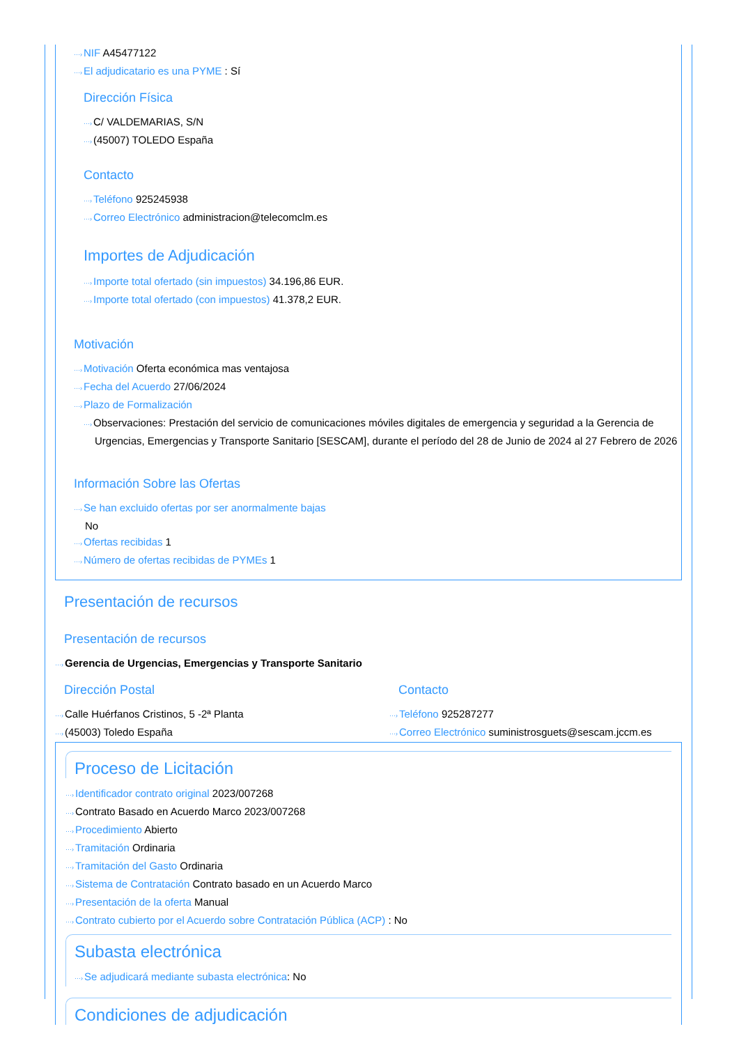···›NIF A45477122
···›El adjudicatario es una PYME : Sí
Dirección Física
···›C/ VALDEMARIAS, S/N
···›(45007) TOLEDO España
Contacto
···›Teléfono 925245938
···›Correo Electrónico administracion@telecomclm.es
Importes de Adjudicación
···›Importe total ofertado (sin impuestos) 34.196,86 EUR.
···›Importe total ofertado (con impuestos) 41.378,2 EUR.
Motivación
···›Motivación Oferta económica mas ventajosa
···›Fecha del Acuerdo 27/06/2024
···›Plazo de Formalización
···›Observaciones: Prestación del servicio de comunicaciones móviles digitales de emergencia y seguridad a la Gerencia de Urgencias, Emergencias y Transporte Sanitario [SESCAM], durante el período del 28 de Junio de 2024 al 27 Febrero de 2026
Información Sobre las Ofertas
···›Se han excluido ofertas por ser anormalmente bajas
No
···›Ofertas recibidas 1
···›Número de ofertas recibidas de PYMEs 1
Presentación de recursos
Presentación de recursos
···›Gerencia de Urgencias, Emergencias y Transporte Sanitario
Dirección Postal
···›Calle Huérfanos Cristinos, 5 -2ª Planta
···›(45003) Toledo España
Contacto
···›Teléfono 925287277
···›Correo Electrónico suministrosguets@sescam.jccm.es
Proceso de Licitación
···›Identificador contrato original 2023/007268
···›Contrato Basado en Acuerdo Marco 2023/007268
···›Procedimiento Abierto
···›Tramitación Ordinaria
···›Tramitación del Gasto Ordinaria
···›Sistema de Contratación Contrato basado en un Acuerdo Marco
···›Presentación de la oferta Manual
···›Contrato cubierto por el Acuerdo sobre Contratación Pública (ACP) : No
Subasta electrónica
···›Se adjudicará mediante subasta electrónica: No
Condiciones de adjudicación